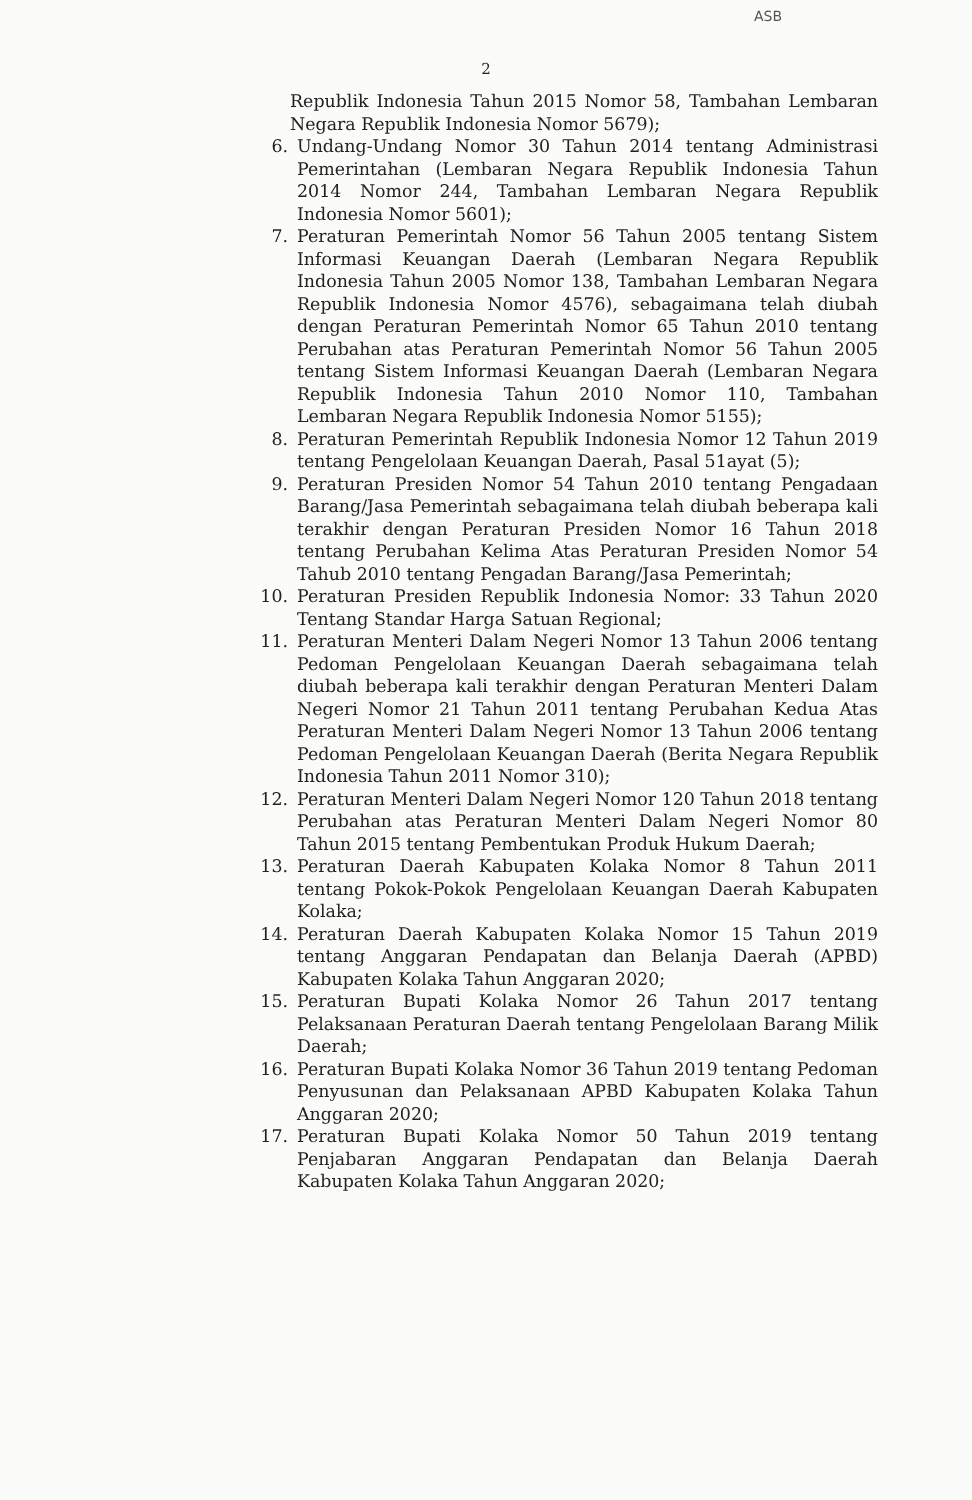ASB
2
Republik Indonesia Tahun 2015 Nomor 58, Tambahan Lembaran Negara Republik Indonesia Nomor 5679);
6. Undang-Undang Nomor 30 Tahun 2014 tentang Administrasi Pemerintahan (Lembaran Negara Republik Indonesia Tahun 2014 Nomor 244, Tambahan Lembaran Negara Republik Indonesia Nomor 5601);
7. Peraturan Pemerintah Nomor 56 Tahun 2005 tentang Sistem Informasi Keuangan Daerah (Lembaran Negara Republik Indonesia Tahun 2005 Nomor 138, Tambahan Lembaran Negara Republik Indonesia Nomor 4576), sebagaimana telah diubah dengan Peraturan Pemerintah Nomor 65 Tahun 2010 tentang Perubahan atas Peraturan Pemerintah Nomor 56 Tahun 2005 tentang Sistem Informasi Keuangan Daerah (Lembaran Negara Republik Indonesia Tahun 2010 Nomor 110, Tambahan Lembaran Negara Republik Indonesia Nomor 5155);
8. Peraturan Pemerintah Republik Indonesia Nomor 12 Tahun 2019 tentang Pengelolaan Keuangan Daerah, Pasal 51ayat (5);
9. Peraturan Presiden Nomor 54 Tahun 2010 tentang Pengadaan Barang/Jasa Pemerintah sebagaimana telah diubah beberapa kali terakhir dengan Peraturan Presiden Nomor 16 Tahun 2018 tentang Perubahan Kelima Atas Peraturan Presiden Nomor 54 Tahub 2010 tentang Pengadan Barang/Jasa Pemerintah;
10. Peraturan Presiden Republik Indonesia Nomor: 33 Tahun 2020 Tentang Standar Harga Satuan Regional;
11. Peraturan Menteri Dalam Negeri Nomor 13 Tahun 2006 tentang Pedoman Pengelolaan Keuangan Daerah sebagaimana telah diubah beberapa kali terakhir dengan Peraturan Menteri Dalam Negeri Nomor 21 Tahun 2011 tentang Perubahan Kedua Atas Peraturan Menteri Dalam Negeri Nomor 13 Tahun 2006 tentang Pedoman Pengelolaan Keuangan Daerah (Berita Negara Republik Indonesia Tahun 2011 Nomor 310);
12. Peraturan Menteri Dalam Negeri Nomor 120 Tahun 2018 tentang Perubahan atas Peraturan Menteri Dalam Negeri Nomor 80 Tahun 2015 tentang Pembentukan Produk Hukum Daerah;
13. Peraturan Daerah Kabupaten Kolaka Nomor 8 Tahun 2011 tentang Pokok-Pokok Pengelolaan Keuangan Daerah Kabupaten Kolaka;
14. Peraturan Daerah Kabupaten Kolaka Nomor 15 Tahun 2019 tentang Anggaran Pendapatan dan Belanja Daerah (APBD) Kabupaten Kolaka Tahun Anggaran 2020;
15. Peraturan Bupati Kolaka Nomor 26 Tahun 2017 tentang Pelaksanaan Peraturan Daerah tentang Pengelolaan Barang Milik Daerah;
16. Peraturan Bupati Kolaka Nomor 36 Tahun 2019 tentang Pedoman Penyusunan dan Pelaksanaan APBD Kabupaten Kolaka Tahun Anggaran 2020;
17. Peraturan Bupati Kolaka Nomor 50 Tahun 2019 tentang Penjabaran Anggaran Pendapatan dan Belanja Daerah Kabupaten Kolaka Tahun Anggaran 2020;